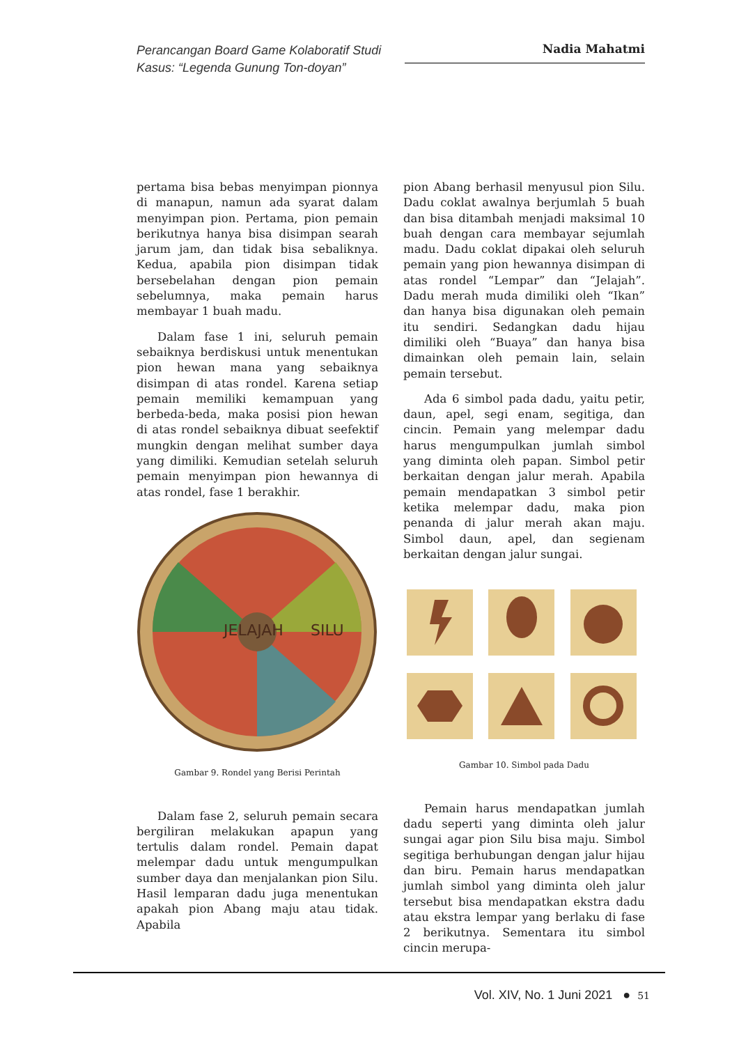Perancangan Board Game Kolaboratif Studi Kasus: “Legenda Gunung Ton-doyan”
Nadia Mahatmi
pertama bisa bebas menyimpan pionnya di manapun, namun ada syarat dalam menyimpan pion. Pertama, pion pemain berikutnya hanya bisa disimpan searah jarum jam, dan tidak bisa sebaliknya. Kedua, apabila pion disimpan tidak bersebelahan dengan pion pemain sebelumnya, maka pemain harus membayar 1 buah madu.
Dalam fase 1 ini, seluruh pemain sebaiknya berdiskusi untuk menentukan pion hewan mana yang sebaiknya disimpan di atas rondel. Karena setiap pemain memiliki kemampuan yang berbeda-beda, maka posisi pion hewan di atas rondel sebaiknya dibuat seefektif mungkin dengan melihat sumber daya yang dimiliki. Kemudian setelah seluruh pemain menyimpan pion hewannya di atas rondel, fase 1 berakhir.
JELAJAH
SILU
Gambar 9. Rondel yang Berisi Perintah
Dalam fase 2, seluruh pemain secara bergiliran melakukan apapun yang tertulis dalam rondel. Pemain dapat melempar dadu untuk mengumpulkan sumber daya dan menjalankan pion Silu. Hasil lemparan dadu juga menentukan apakah pion Abang maju atau tidak. Apabila
pion Abang berhasil menyusul pion Silu. Dadu coklat awalnya berjumlah 5 buah dan bisa ditambah menjadi maksimal 10 buah dengan cara membayar sejumlah madu. Dadu coklat dipakai oleh seluruh pemain yang pion hewannya disimpan di atas rondel “Lempar” dan “Jelajah”. Dadu merah muda dimiliki oleh “Ikan” dan hanya bisa digunakan oleh pemain itu sendiri. Sedangkan dadu hijau dimiliki oleh “Buaya” dan hanya bisa dimainkan oleh pemain lain, selain pemain tersebut.
Ada 6 simbol pada dadu, yaitu petir, daun, apel, segi enam, segitiga, dan cincin. Pemain yang melempar dadu harus mengumpulkan jumlah simbol yang diminta oleh papan. Simbol petir berkaitan dengan jalur merah. Apabila pemain mendapatkan 3 simbol petir ketika melempar dadu, maka pion penanda di jalur merah akan maju. Simbol daun, apel, dan segienam berkaitan dengan jalur sungai.
Gambar 10. Simbol pada Dadu
Pemain harus mendapatkan jumlah dadu seperti yang diminta oleh jalur sungai agar pion Silu bisa maju. Simbol segitiga berhubungan dengan jalur hijau dan biru. Pemain harus mendapatkan jumlah simbol yang diminta oleh jalur tersebut bisa mendapatkan ekstra dadu atau ekstra lempar yang berlaku di fase 2 berikutnya. Sementara itu simbol cincin merupa-
Vol. XIV, No. 1 Juni 2021 ● 51